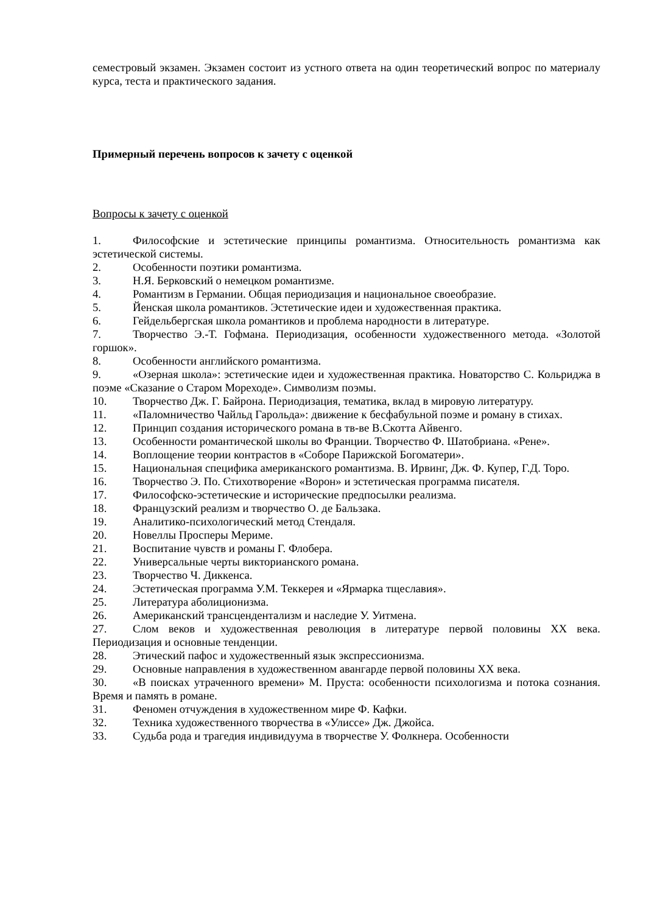семестровый экзамен. Экзамен состоит из устного ответа на один теоретический вопрос по материалу курса, теста и практического задания.
Примерный перечень вопросов к зачету с оценкой
Вопросы к зачету с оценкой
1. Философские и эстетические принципы романтизма. Относительность романтизма как эстетической системы.
2. Особенности поэтики романтизма.
3. Н.Я. Берковский о немецком романтизме.
4. Романтизм в Германии. Общая периодизация и национальное своеобразие.
5. Йенская школа романтиков. Эстетические идеи и художественная практика.
6. Гейдельбергская школа романтиков и проблема народности в литературе.
7. Творчество Э.-Т. Гофмана. Периодизация, особенности художественного метода. «Золотой горшок».
8. Особенности английского романтизма.
9. «Озерная школа»: эстетические идеи и художественная практика. Новаторство С. Кольриджа в поэме «Сказание о Старом Мореходе». Символизм поэмы.
10. Творчество Дж. Г. Байрона. Периодизация, тематика, вклад в мировую литературу.
11. «Паломничество Чайльд Гарольда»: движение к бесфабульной поэме и роману в стихах.
12. Принцип создания исторического романа в тв-ве В.Скотта Айвенго.
13. Особенности романтической школы во Франции. Творчество Ф. Шатобриана. «Рене».
14. Воплощение теории контрастов в «Соборе Парижской Богоматери».
15. Национальная специфика американского романтизма. В. Ирвинг, Дж. Ф. Купер, Г.Д. Торо.
16. Творчество Э. По. Стихотворение «Ворон» и эстетическая программа писателя.
17. Философско-эстетические и исторические предпосылки реализма.
18. Французский реализм и творчество О. де Бальзака.
19. Аналитико-психологический метод Стендаля.
20. Новеллы Просперы Мериме.
21. Воспитание чувств и романы Г. Флобера.
22. Универсальные черты викторианского романа.
23. Творчество Ч. Диккенса.
24. Эстетическая программа У.М. Теккерея и «Ярмарка тщеславия».
25. Литература аболиционизма.
26. Американский трансцендентализм и наследие У. Уитмена.
27. Слом веков и художественная революция в литературе первой половины XX века. Периодизация и основные тенденции.
28. Этический пафос и художественный язык экспрессионизма.
29. Основные направления в художественном авангарде первой половины XX века.
30. «В поисках утраченного времени» М. Пруста: особенности психологизма и потока сознания. Время и память в романе.
31. Феномен отчуждения в художественном мире Ф. Кафки.
32. Техника художественного творчества в «Улиссе» Дж. Джойса.
33. Судьба рода и трагедия индивидуума в творчестве У. Фолкнера. Особенности